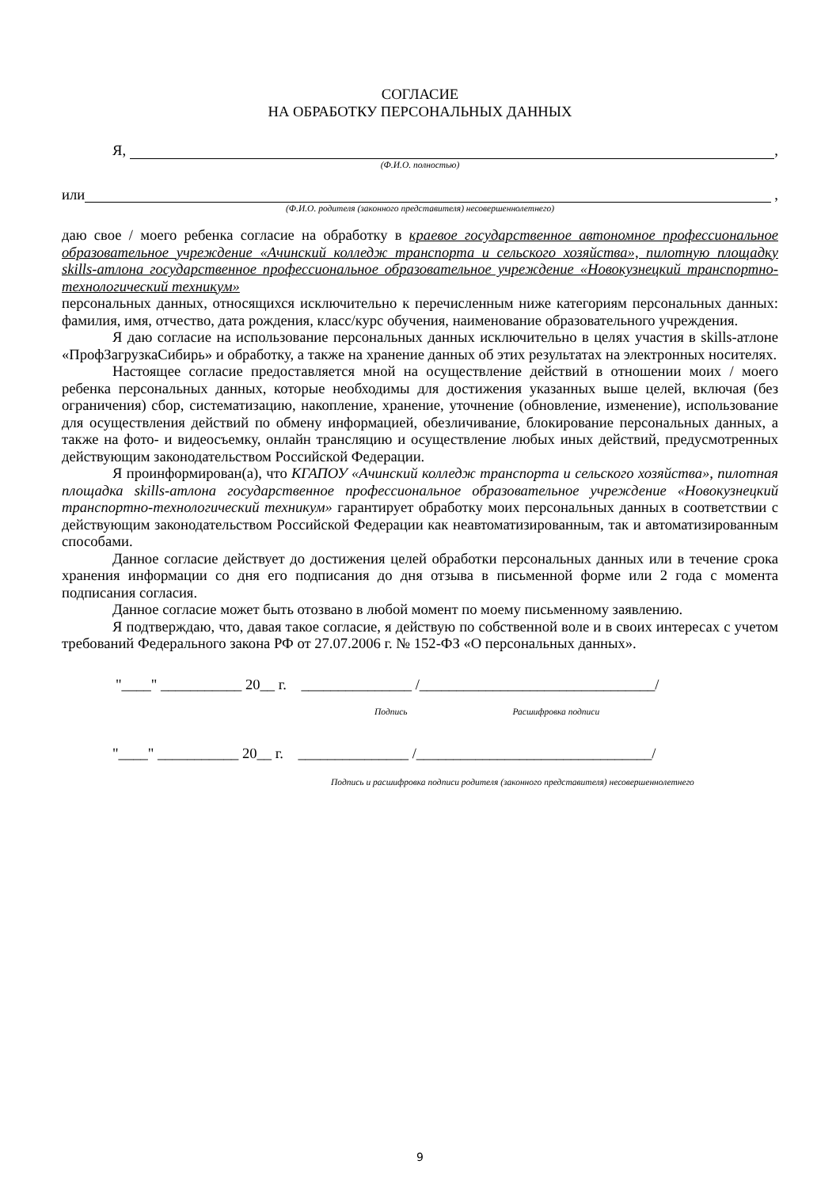СОГЛАСИЕ
НА ОБРАБОТКУ ПЕРСОНАЛЬНЫХ ДАННЫХ
Я, ,
(Ф.И.О. полностью)
или ,
(Ф.И.О. родителя (законного представителя) несовершеннолетнего)
даю свое / моего ребенка согласие на обработку в краевое государственное автономное профессиональное образовательное учреждение «Ачинский колледж транспорта и сельского хозяйства», пилотную площадку skills-атлона государственное профессиональное образовательное учреждение «Новокузнецкий транспортно-технологический техникум»
персональных данных, относящихся исключительно к перечисленным ниже категориям персональных данных: фамилия, имя, отчество, дата рождения, класс/курс обучения, наименование образовательного учреждения.
Я даю согласие на использование персональных данных исключительно в целях участия в skills-атлоне «ПрофЗагрузкаСибирь» и обработку, а также на хранение данных об этих результатах на электронных носителях.
Настоящее согласие предоставляется мной на осуществление действий в отношении моих / моего ребенка персональных данных, которые необходимы для достижения указанных выше целей, включая (без ограничения) сбор, систематизацию, накопление, хранение, уточнение (обновление, изменение), использование для осуществления действий по обмену информацией, обезличивание, блокирование персональных данных, а также на фото- и видеосъемку, онлайн трансляцию и осуществление любых иных действий, предусмотренных действующим законодательством Российской Федерации.
Я проинформирован(а), что КГАПОУ «Ачинский колледж транспорта и сельского хозяйства», пилотная площадка skills-атлона государственное профессиональное образовательное учреждение «Новокузнецкий транспортно-технологический техникум» гарантирует обработку моих персональных данных в соответствии с действующим законодательством Российской Федерации как неавтоматизированным, так и автоматизированным способами.
Данное согласие действует до достижения целей обработки персональных данных или в течение срока хранения информации со дня его подписания до дня отзыва в письменной форме или 2 года с момента подписания согласия.
Данное согласие может быть отозвано в любой момент по моему письменному заявлению.
Я подтверждаю, что, давая такое согласие, я действую по собственной воле и в своих интересах с учетом требований Федерального закона РФ от 27.07.2006 г. № 152-ФЗ «О персональных данных».
"____" ___________ 20__ г. _______________ /________________________________/
Подпись Расшифровка подписи
"____" ___________ 20__ г. _______________ /________________________________/
Подпись и расшифровка подписи родителя (законного представителя) несовершеннолетнего
9